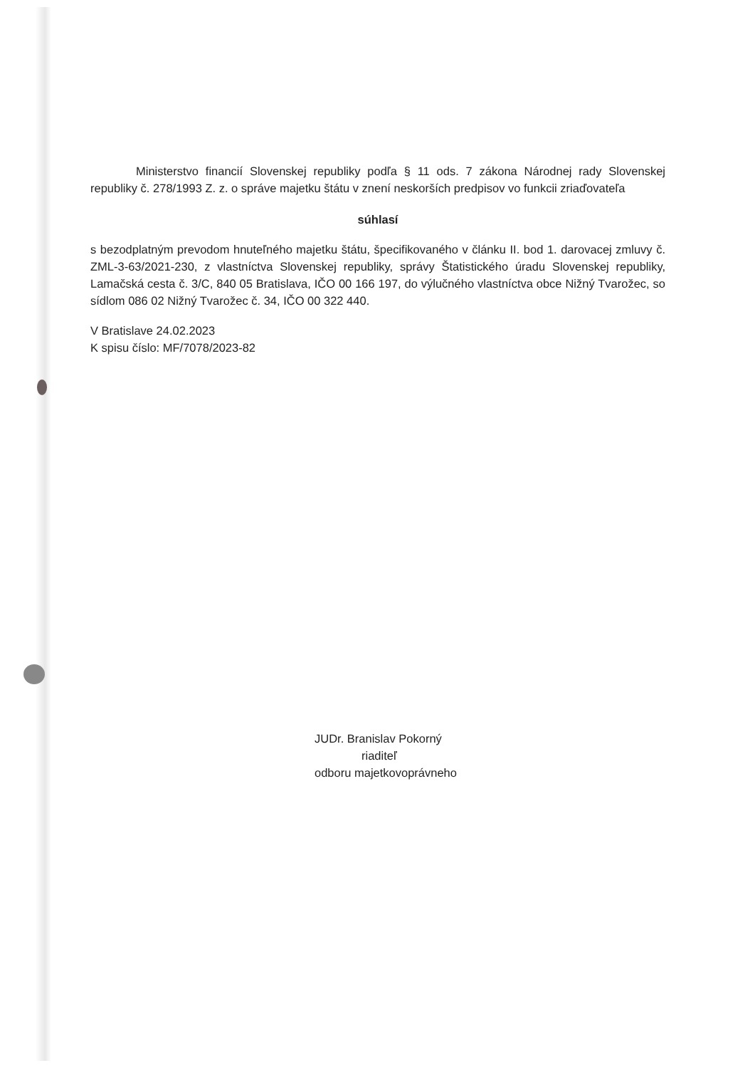Ministerstvo financií Slovenskej republiky podľa § 11 ods. 7 zákona Národnej rady Slovenskej republiky č. 278/1993 Z. z. o správe majetku štátu v znení neskorších predpisov vo funkcii zriaďovateľa
súhlasí
s bezodplatným prevodom hnuteľného majetku štátu, špecifikovaného v článku II. bod 1. darovacej zmluvy č. ZML-3-63/2021-230, z vlastníctva Slovenskej republiky, správy Štatistického úradu Slovenskej republiky, Lamačská cesta č. 3/C, 840 05 Bratislava, IČO 00 166 197, do výlučného vlastníctva obce Nižný Tvarožec, so sídlom 086 02 Nižný Tvarožec č. 34, IČO 00 322 440.
V Bratislave 24.02.2023
K spisu číslo: MF/7078/2023-82
JUDr. Branislav Pokorný
riaditeľ
odboru majetkovoprávneho